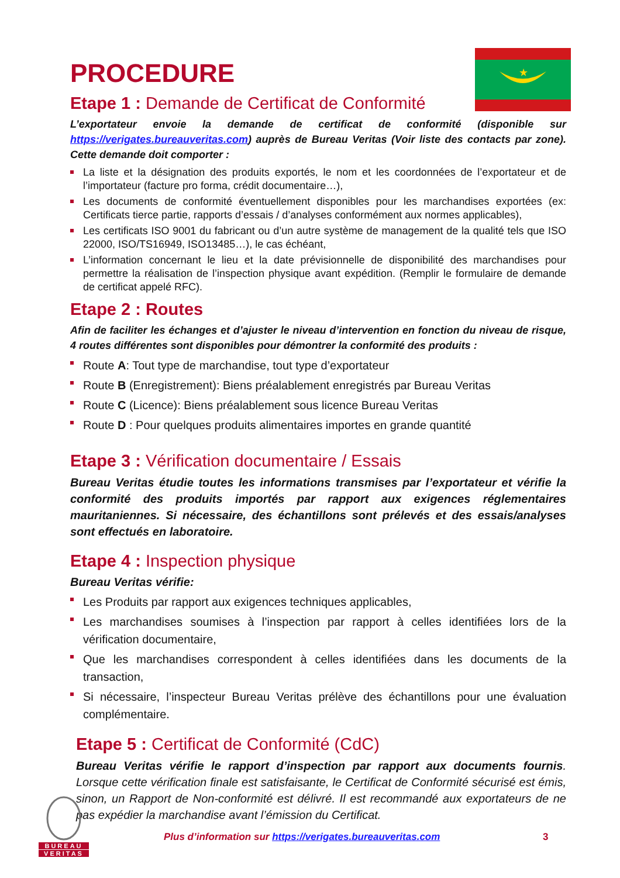★
PROCEDURE
Etape 1 : Demande de Certificat de Conformité
L’exportateur envoie la demande de certificat de conformité (disponible sur https://verigates.bureauveritas.com) auprès de Bureau Veritas (Voir liste des contacts par zone). Cette demande doit comporter :
La liste et la désignation des produits exportés, le nom et les coordonnées de l’exportateur et de l’importateur (facture pro forma, crédit documentaire…),
Les documents de conformité éventuellement disponibles pour les marchandises exportées (ex: Certificats tierce partie, rapports d’essais / d’analyses conformément aux normes applicables),
Les certificats ISO 9001 du fabricant ou d’un autre système de management de la qualité tels que ISO 22000, ISO/TS16949, ISO13485…), le cas échéant,
L’information concernant le lieu et la date prévisionnelle de disponibilité des marchandises pour permettre la réalisation de l’inspection physique avant expédition. (Remplir le formulaire de demande de certificat appelé RFC).
Etape 2 : Routes
Afin de faciliter les échanges et d’ajuster le niveau d’intervention en fonction du niveau de risque, 4 routes différentes sont disponibles pour démontrer la conformité des produits :
Route A: Tout type de marchandise, tout type d’exportateur
Route B (Enregistrement): Biens préalablement enregistrés par Bureau Veritas
Route C (Licence): Biens préalablement sous licence Bureau Veritas
Route D : Pour quelques produits alimentaires importes en grande quantité
Etape 3 : Vérification documentaire / Essais
Bureau Veritas étudie toutes les informations transmises par l’exportateur et vérifie la conformité des produits importés par rapport aux exigences réglementaires mauritaniennes. Si nécessaire, des échantillons sont prélevés et des essais/analyses sont effectués en laboratoire.
Etape 4 : Inspection physique
Bureau Veritas vérifie:
Les Produits par rapport aux exigences techniques applicables,
Les marchandises soumises à l’inspection par rapport à celles identifiées lors de la vérification documentaire,
Que les marchandises correspondent à celles identifiées dans les documents de la transaction,
Si nécessaire, l’inspecteur Bureau Veritas prélève des échantillons pour une évaluation complémentaire.
Etape 5 : Certificat de Conformité (CdC)
Bureau Veritas vérifie le rapport d’inspection par rapport aux documents fournis. Lorsque cette vérification finale est satisfaisante, le Certificat de Conformité sécurisé est émis, sinon, un Rapport de Non-conformité est délivré. Il est recommandé aux exportateurs de ne pas expédier la marchandise avant l’émission du Certificat.
BUREAU
VERITAS
Plus d’information sur https://verigates.bureauveritas.com
3